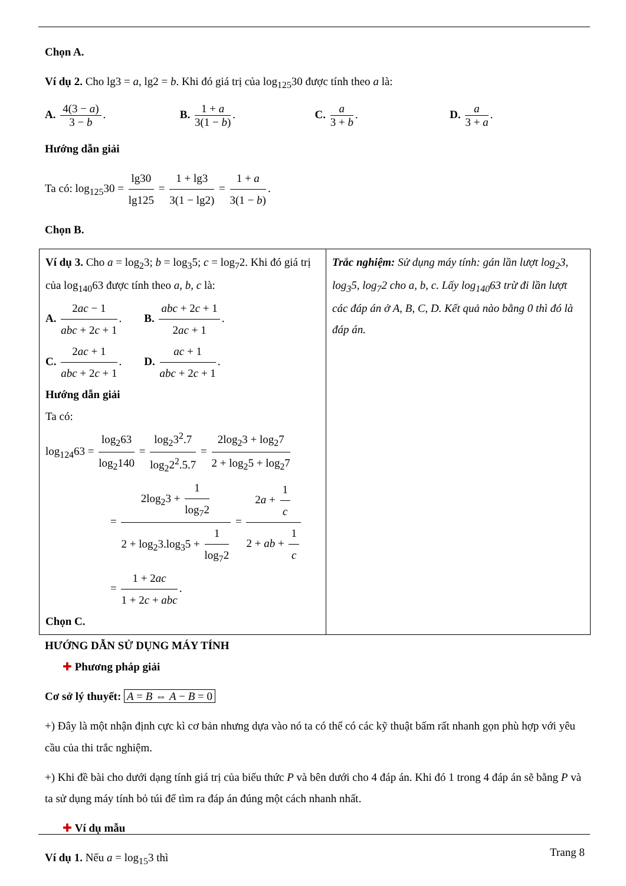Chọn A.
Ví dụ 2. Cho lg3 = a, lg2 = b. Khi đó giá trị của log<sub>125</sub>30 được tính theo a là:
A. 4(3 − a) 3 − b. B. 1 + a 3(1 − b). C. a 3 + b. D. a 3 + a.
Hướng dẫn giải
Ta có: log<sub>125</sub>30 = lg30 lg125 = 1 + lg3 3(1 − lg2) = 1 + a 3(1 − b).
Chọn B.
| Ví dụ 3. Cho a = log<sub>2</sub>3; b = log<sub>3</sub>5; c = log<sub>7</sub>2. Khi đó giá trị của log<sub>140</sub>63 được tính theo a, b, c là: A. 2 ac − 1 abc + 2 c + 1 . B. abc + 2 c + 1 2 ac + 1 . C. 2 ac + 1 abc + 2 c + 1 . D. ac + 1 abc + 2 c + 1 . Hướng dẫn giải Ta có: log<sub>124</sub>63 = log<sub>2</sub>63 log<sub>2</sub>140 = log<sub>2</sub>3<sup>2</sup>.7 log<sub>2</sub>2<sup>2</sup>.5.7 = 2log<sub>2</sub>3 + log<sub>2</sub>7 2 + log<sub>2</sub>5 + log<sub>2</sub>7 = 2log<sub>2</sub>3 + 1 log<sub>7</sub>2 2 + log<sub>2</sub>3.log<sub>3</sub>5 + 1 log<sub>7</sub>2 = 2 a + 1 c 2 + ab + 1 c = 1 + 2 ac 1 + 2 c + abc . Chọn C. | Trắc nghiệm: Sử dụng máy tính: gán lần lượt log<sub>2</sub>3, log<sub>3</sub>5, log<sub>7</sub>2 cho a, b, c. Lấy log<sub>140</sub>63 trừ đi lần lượt các đáp án ở A, B, C, D. Kết quả nào bằng 0 thì đó là đáp án. |
HƯỚNG DẪN SỬ DỤNG MÁY TÍNH
✚ Phương pháp giải
Cơ sở lý thuyết: A = B ⇔ A − B = 0
+) Đây là một nhận định cực kì cơ bản nhưng dựa vào nó ta có thể có các kỹ thuật bấm rất nhanh gọn phù hợp với yêu cầu của thi trắc nghiệm.
+) Khi đề bài cho dưới dạng tính giá trị của biểu thức P và bên dưới cho 4 đáp án. Khi đó 1 trong 4 đáp án sẽ bằng P và ta sử dụng máy tính bỏ túi để tìm ra đáp án đúng một cách nhanh nhất.
✚ Ví dụ mẫu
Ví dụ 1. Nếu a = log<sub>15</sub>3 thì
Trang 8